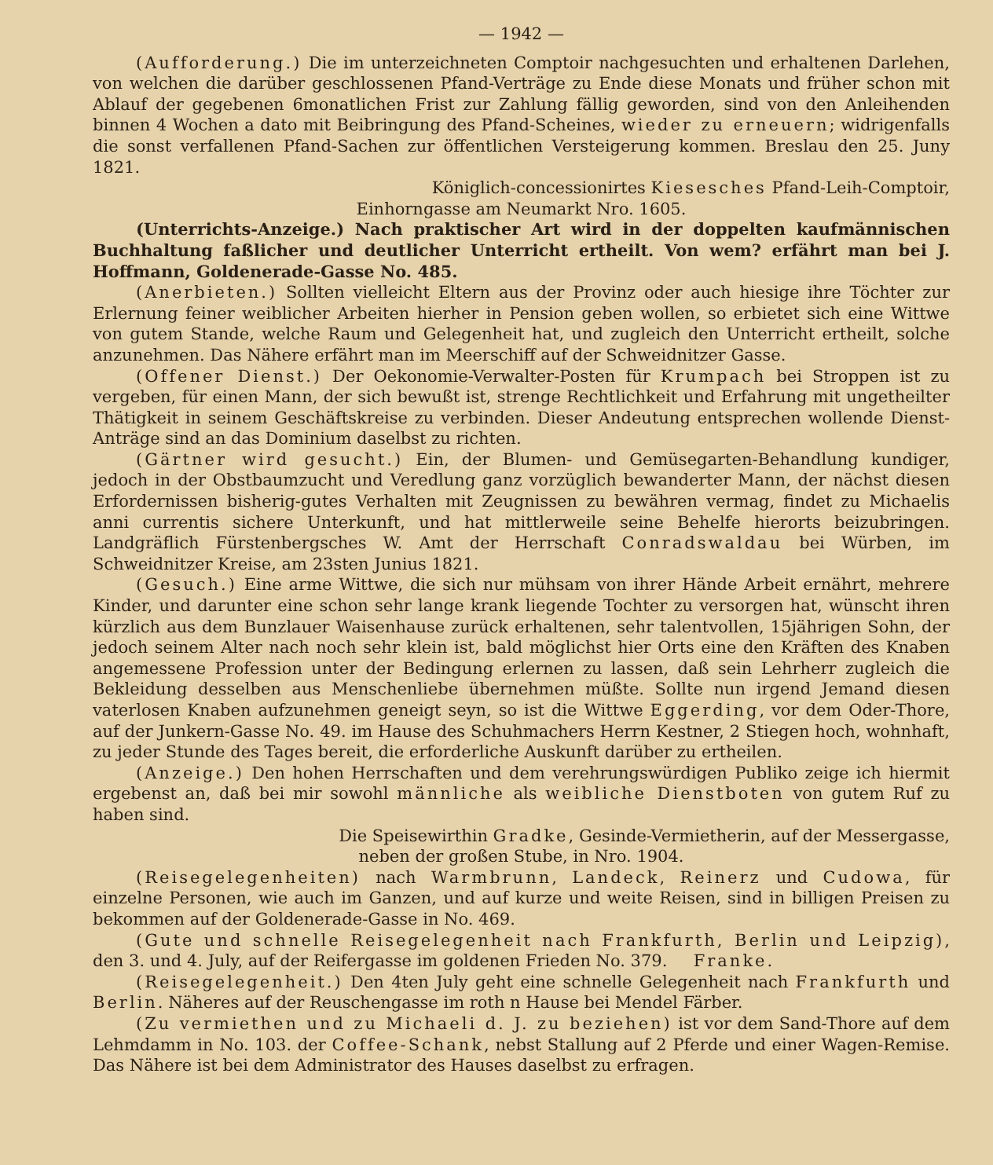— 1942 —
(Aufforderung.) Die im unterzeichneten Comptoir nachgesuchten und erhaltenen Darlehen, von welchen die darüber geschlossenen Pfand-Verträge zu Ende diese Monats und früher schon mit Ablauf der gegebenen 6monatlichen Frist zur Zahlung fällig geworden, sind von den Anleihenden binnen 4 Wochen a dato mit Beibringung des Pfand-Scheines, wieder zu erneuern; widrigenfalls die sonst verfallenen Pfand-Sachen zur öffentlichen Versteigerung kommen. Breslau den 25. Juny 1821.
Königlich-concessionirtes Kiesesches Pfand-Leih-Comptoir,
Einhorngasse am Neumarkt Nro. 1605.
(Unterrichts-Anzeige.) Nach praktischer Art wird in der doppelten kaufmännischen Buchhaltung faßlicher und deutlicher Unterricht ertheilt. Von wem? erfährt man bei J. Hoffmann, Goldenerade-Gasse No. 485.
(Anerbieten.) Sollten vielleicht Eltern aus der Provinz oder auch hiesige ihre Töchter zur Erlernung feiner weiblicher Arbeiten hierher in Pension geben wollen, so erbietet sich eine Wittwe von gutem Stande, welche Raum und Gelegenheit hat, und zugleich den Unterricht ertheilt, solche anzunehmen. Das Nähere erfährt man im Meerschiff auf der Schweidnitzer Gasse.
(Offener Dienst.) Der Oekonomie-Verwalter-Posten für Krumpach bei Stroppen ist zu vergeben, für einen Mann, der sich bewußt ist, strenge Rechtlichkeit und Erfahrung mit ungetheilter Thätigkeit in seinem Geschäftskreise zu verbinden. Dieser Andeutung entsprechen wollende Dienst-Anträge sind an das Dominium daselbst zu richten.
(Gärtner wird gesucht.) Ein, der Blumen- und Gemüsegarten-Behandlung kundiger, jedoch in der Obstbaumzucht und Veredlung ganz vorzüglich bewanderter Mann, der nächst diesen Erfordernissen bisherig-gutes Verhalten mit Zeugnissen zu bewähren vermag, findet zu Michaelis anni currentis sichere Unterkunft, und hat mittlerweile seine Behelfe hierorts beizubringen. Landgräflich Fürstenbergsches W. Amt der Herrschaft Conradswaldau bei Würben, im Schweidnitzer Kreise, am 23sten Junius 1821.
(Gesuch.) Eine arme Wittwe, die sich nur mühsam von ihrer Hände Arbeit ernährt, mehrere Kinder, und darunter eine schon sehr lange krank liegende Tochter zu versorgen hat, wünscht ihren kürzlich aus dem Bunzlauer Waisenhause zurück erhaltenen, sehr talentvollen, 15jährigen Sohn, der jedoch seinem Alter nach noch sehr klein ist, bald möglichst hier Orts eine den Kräften des Knaben angemessene Profession unter der Bedingung erlernen zu lassen, daß sein Lehrherr zugleich die Bekleidung desselben aus Menschenliebe übernehmen müßte. Sollte nun irgend Jemand diesen vaterlosen Knaben aufzunehmen geneigt seyn, so ist die Wittwe Eggerding, vor dem Oder-Thore, auf der Junkern-Gasse No. 49. im Hause des Schuhmachers Herrn Kestner, 2 Stiegen hoch, wohnhaft, zu jeder Stunde des Tages bereit, die erforderliche Auskunft darüber zu ertheilen.
(Anzeige.) Den hohen Herrschaften und dem verehrungswürdigen Publiko zeige ich hiermit ergebenst an, daß bei mir sowohl männliche als weibliche Dienstboten von gutem Ruf zu haben sind.
Die Speisewirthin Gradke, Gesinde-Vermietherin, auf der Messergasse,
neben der großen Stube, in Nro. 1904.
(Reisegelegenheiten) nach Warmbrunn, Landeck, Reinerz und Cudowa, für einzelne Personen, wie auch im Ganzen, und auf kurze und weite Reisen, sind in billigen Preisen zu bekommen auf der Goldenerade-Gasse in No. 469.
(Gute und schnelle Reisegelegenheit nach Frankfurth, Berlin und Leipzig), den 3. und 4. July, auf der Reifergasse im goldenen Frieden No. 379. Franke.
(Reisegelegenheit.) Den 4ten July geht eine schnelle Gelegenheit nach Frankfurth und Berlin. Näheres auf der Reuschengasse im roth n Hause bei Mendel Färber.
(Zu vermiethen und zu Michaeli d. J. zu beziehen) ist vor dem Sand-Thore auf dem Lehmdamm in No. 103. der Coffee-Schank, nebst Stallung auf 2 Pferde und einer Wagen-Remise. Das Nähere ist bei dem Administrator des Hauses daselbst zu erfragen.